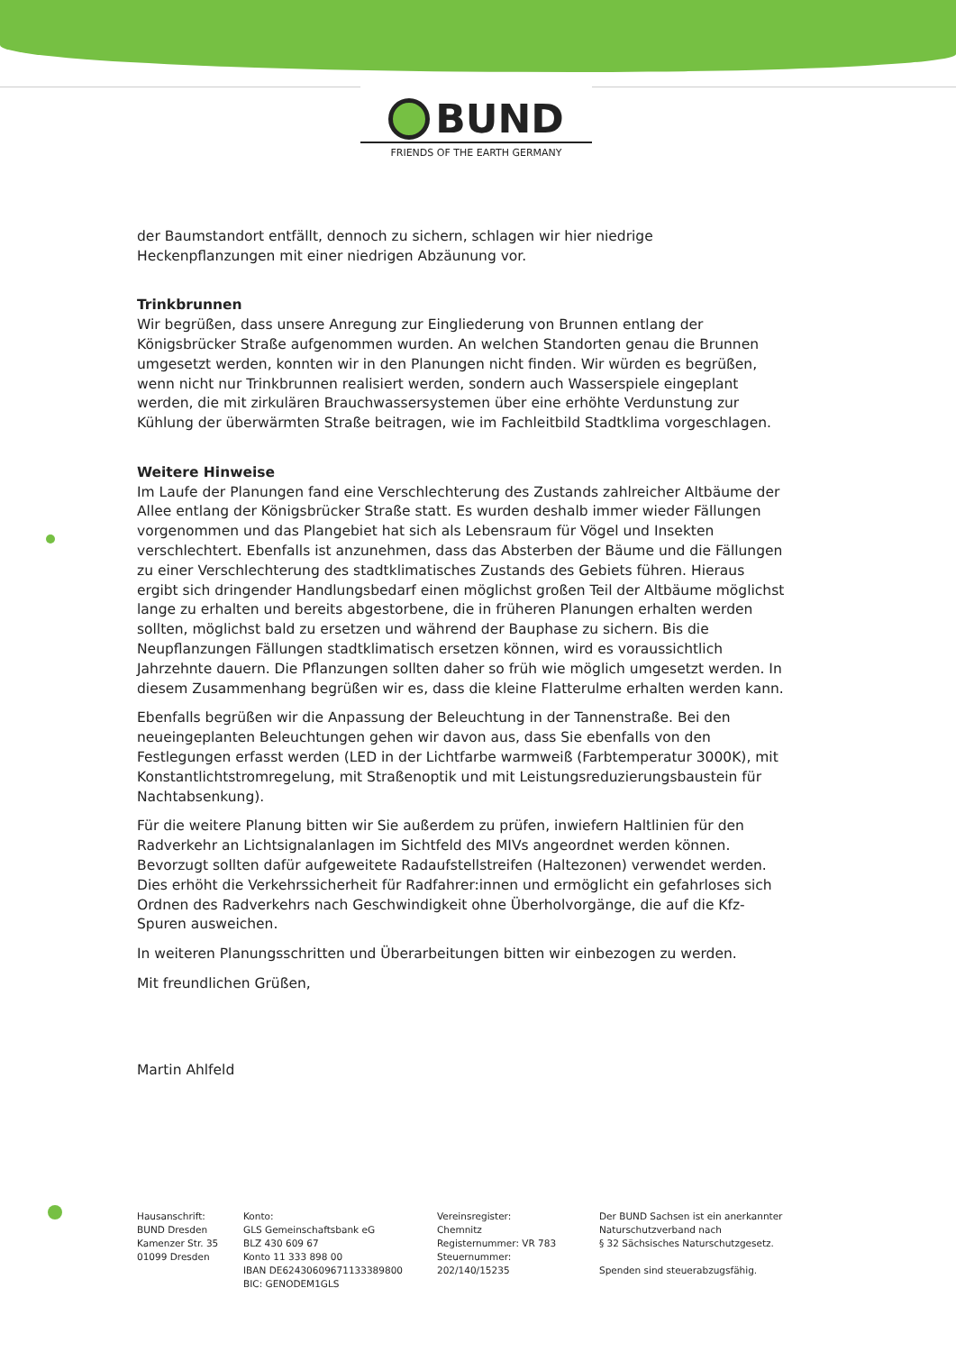BUND
FRIENDS OF THE EARTH GERMANY
der Baumstandort entfällt, dennoch zu sichern, schlagen wir hier niedrige Heckenpflanzungen mit einer niedrigen Abzäunung vor.
Trinkbrunnen
Wir begrüßen, dass unsere Anregung zur Eingliederung von Brunnen entlang der Königsbrücker Straße aufgenommen wurden. An welchen Standorten genau die Brunnen umgesetzt werden, konnten wir in den Planungen nicht finden. Wir würden es begrüßen, wenn nicht nur Trinkbrunnen realisiert werden, sondern auch Wasserspiele eingeplant werden, die mit zirkulären Brauchwassersystemen über eine erhöhte Verdunstung zur Kühlung der überwärmten Straße beitragen, wie im Fachleitbild Stadtklima vorgeschlagen.
Weitere Hinweise
Im Laufe der Planungen fand eine Verschlechterung des Zustands zahlreicher Altbäume der Allee entlang der Königsbrücker Straße statt. Es wurden deshalb immer wieder Fällungen vorgenommen und das Plangebiet hat sich als Lebensraum für Vögel und Insekten verschlechtert. Ebenfalls ist anzunehmen, dass das Absterben der Bäume und die Fällungen zu einer Verschlechterung des stadtklimatisches Zustands des Gebiets führen. Hieraus ergibt sich dringender Handlungsbedarf einen möglichst großen Teil der Altbäume möglichst lange zu erhalten und bereits abgestorbene, die in früheren Planungen erhalten werden sollten, möglichst bald zu ersetzen und während der Bauphase zu sichern. Bis die Neupflanzungen Fällungen stadtklimatisch ersetzen können, wird es voraussichtlich Jahrzehnte dauern. Die Pflanzungen sollten daher so früh wie möglich umgesetzt werden. In diesem Zusammenhang begrüßen wir es, dass die kleine Flatterulme erhalten werden kann.
Ebenfalls begrüßen wir die Anpassung der Beleuchtung in der Tannenstraße. Bei den neueingeplanten Beleuchtungen gehen wir davon aus, dass Sie ebenfalls von den Festlegungen erfasst werden (LED in der Lichtfarbe warmweiß (Farbtemperatur 3000K), mit Konstantlichtstromregelung, mit Straßenoptik und mit Leistungsreduzierungsbaustein für Nachtabsenkung).
Für die weitere Planung bitten wir Sie außerdem zu prüfen, inwiefern Haltlinien für den Radverkehr an Lichtsignalanlagen im Sichtfeld des MIVs angeordnet werden können. Bevorzugt sollten dafür aufgeweitete Radaufstellstreifen (Haltezonen) verwendet werden. Dies erhöht die Verkehrssicherheit für Radfahrer:innen und ermöglicht ein gefahrloses sich Ordnen des Radverkehrs nach Geschwindigkeit ohne Überholvorgänge, die auf die Kfz-Spuren ausweichen.
In weiteren Planungsschritten und Überarbeitungen bitten wir einbezogen zu werden.
Mit freundlichen Grüßen,
Martin Ahlfeld
Hausanschrift:
BUND Dresden
Kamenzer Str. 35
01099 Dresden
Konto:
GLS Gemeinschaftsbank eG
BLZ 430 609 67
Konto 11 333 898 00
IBAN DE62430609671133389800
BIC: GENODEM1GLS
Vereinsregister:
Chemnitz
Registernummer: VR 783
Steuernummer:
202/140/15235
Der BUND Sachsen ist ein anerkannter
Naturschutzverband nach
§ 32 Sächsisches Naturschutzgesetz.
Spenden sind steuerabzugsfähig.